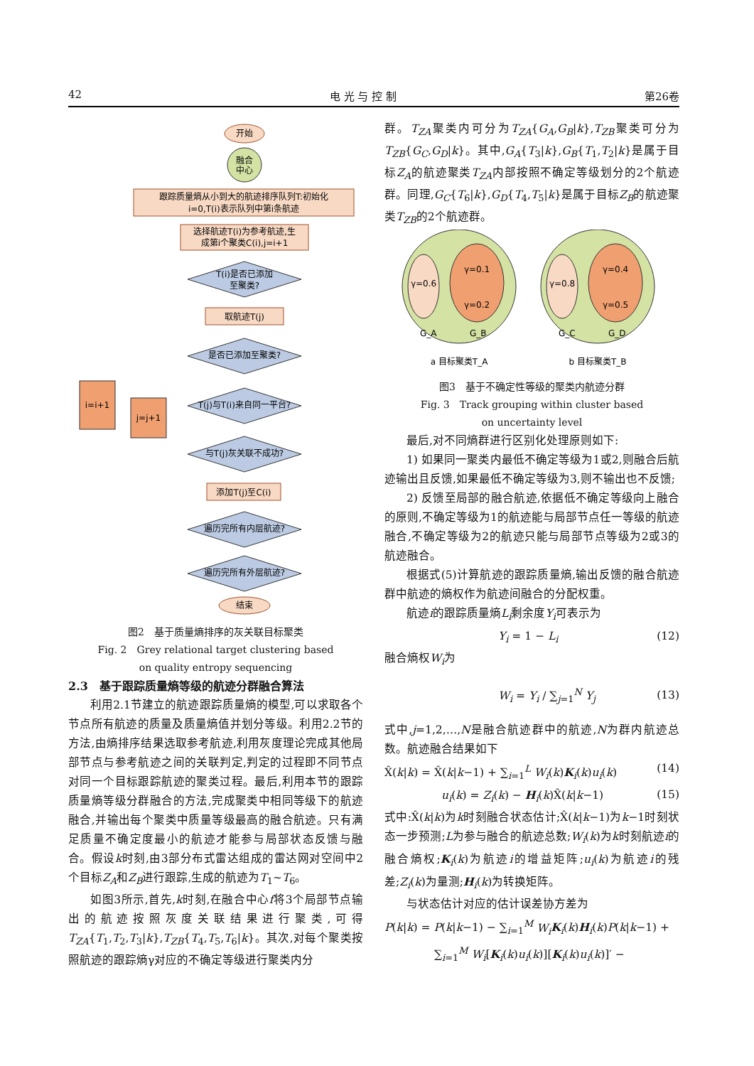42 电 光 与 控 制 第26卷
开始
融合
中心
跟踪质量熵从小到大的航迹排序队列T:初始化
i=0,T(i)表示队列中第i条航迹
选择航迹T(i)为参考航迹,生
成第i个聚类C(i),j=i+1
T(i)是否已添加
至聚类?
取航迹T(j)
是否已添加至聚类?
T(j)与T(i)来自同一平台?
与T(j)灰关联不成功?
添加T(j)至C(i)
遍历完所有内层航迹?
遍历完所有外层航迹?
结束
i=i+1
j=j+1
图2　基于质量熵排序的灰关联目标聚类
Fig. 2　Grey relational target clustering based
on quality entropy sequencing
2.3　基于跟踪质量熵等级的航迹分群融合算法
利用2.1节建立的航迹跟踪质量熵的模型,可以求取各个节点所有航迹的质量及质量熵值并划分等级。利用2.2节的方法,由熵排序结果选取参考航迹,利用灰度理论完成其他局部节点与参考航迹之间的关联判定,判定的过程即不同节点对同一个目标跟踪航迹的聚类过程。最后,利用本节的跟踪质量熵等级分群融合的方法,完成聚类中相同等级下的航迹融合,并输出每个聚类中质量等级最高的融合航迹。只有满足质量不确定度最小的航迹才能参与局部状态反馈与融合。假设k时刻,由3部分布式雷达组成的雷达网对空间中2个目标Z<sub>A</sub>和Z<sub>B</sub>进行跟踪,生成的航迹为T<sub>1</sub>~T<sub>6</sub>。
如图3所示,首先,k时刻,在融合中心f将3个局部节点输出的航迹按照灰度关联结果进行聚类,可得T<sub>ZA</sub>{T<sub>1</sub>,T<sub>2</sub>,T<sub>3</sub>|k},T<sub>ZB</sub>{T<sub>4</sub>,T<sub>5</sub>,T<sub>6</sub>|k}。其次,对每个聚类按照航迹的跟踪熵γ对应的不确定等级进行聚类内分
群。T<sub>ZA</sub>聚类内可分为T<sub>ZA</sub>{G<sub>A</sub>,G<sub>B</sub>|k},T<sub>ZB</sub>聚类可分为T<sub>ZB</sub>{G<sub>C</sub>,G<sub>D</sub>|k}。其中,G<sub>A</sub>{T<sub>3</sub>|k},G<sub>B</sub>{T<sub>1</sub>,T<sub>2</sub>|k}是属于目标Z<sub>A</sub>的航迹聚类T<sub>ZA</sub>内部按照不确定等级划分的2个航迹群。同理,G<sub>C</sub>{T<sub>6</sub>|k},G<sub>D</sub>{T<sub>4</sub>,T<sub>5</sub>|k}是属于目标Z<sub>B</sub>的航迹聚类T<sub>ZB</sub>的2个航迹群。
γ=0.6
γ=0.1
γ=0.2
G_A
G_B
γ=0.8
γ=0.4
γ=0.5
G_C
G_D
a 目标聚类T_A
b 目标聚类T_B
图3　基于不确定性等级的聚类内航迹分群
Fig. 3　Track grouping within cluster based
on uncertainty level
最后,对不同熵群进行区别化处理原则如下:
1) 如果同一聚类内最低不确定等级为1或2,则融合后航迹输出且反馈,如果最低不确定等级为3,则不输出也不反馈;
2) 反馈至局部的融合航迹,依据低不确定等级向上融合的原则,不确定等级为1的航迹能与局部节点任一等级的航迹融合,不确定等级为2的航迹只能与局部节点等级为2或3的航迹融合。
根据式(5)计算航迹的跟踪质量熵,输出反馈的融合航迹群中航迹的熵权作为航迹间融合的分配权重。
航迹i的跟踪质量熵L<sub>i</sub>剩余度Y<sub>i</sub>可表示为
Y<sub>i</sub> = 1 − L<sub>i</sub> (12)
融合熵权W<sub>i</sub>为
W<sub>i</sub> = Y<sub>i</sub> / ∑<sub>j=1</sub><sup>N</sup> Y<sub>j</sub> (13)
式中,j=1,2,…,N是融合航迹群中的航迹,N为群内航迹总数。航迹融合结果如下
X̂(k|k) = X̂(k|k−1) + ∑<sub>i=1</sub><sup>L</sup> W<sub>i</sub>(k)K<sub>i</sub>(k)u<sub>i</sub>(k) (14)
u<sub>i</sub>(k) = Z<sub>i</sub>(k) − H<sub>i</sub>(k)X̂(k|k−1) (15)
式中:X̂(k|k)为k时刻融合状态估计;X̂(k|k−1)为k−1时刻状态一步预测;L为参与融合的航迹总数;W<sub>i</sub>(k)为k时刻航迹i的融合熵权;K<sub>i</sub>(k)为航迹i的增益矩阵;u<sub>i</sub>(k)为航迹i的残差;Z<sub>i</sub>(k)为量测;H<sub>i</sub>(k)为转换矩阵。
与状态估计对应的估计误差协方差为
P(k|k) = P(k|k−1) − ∑<sub>i=1</sub><sup>M</sup> W<sub>i</sub> K<sub>i</sub>(k)H<sub>i</sub>(k)P(k|k−1) +
∑<sub>i=1</sub><sup>M</sup> W<sub>i</sub>[K<sub>i</sub>(k)u<sub>i</sub>(k)][K<sub>i</sub>(k)u<sub>i</sub>(k)]′ −